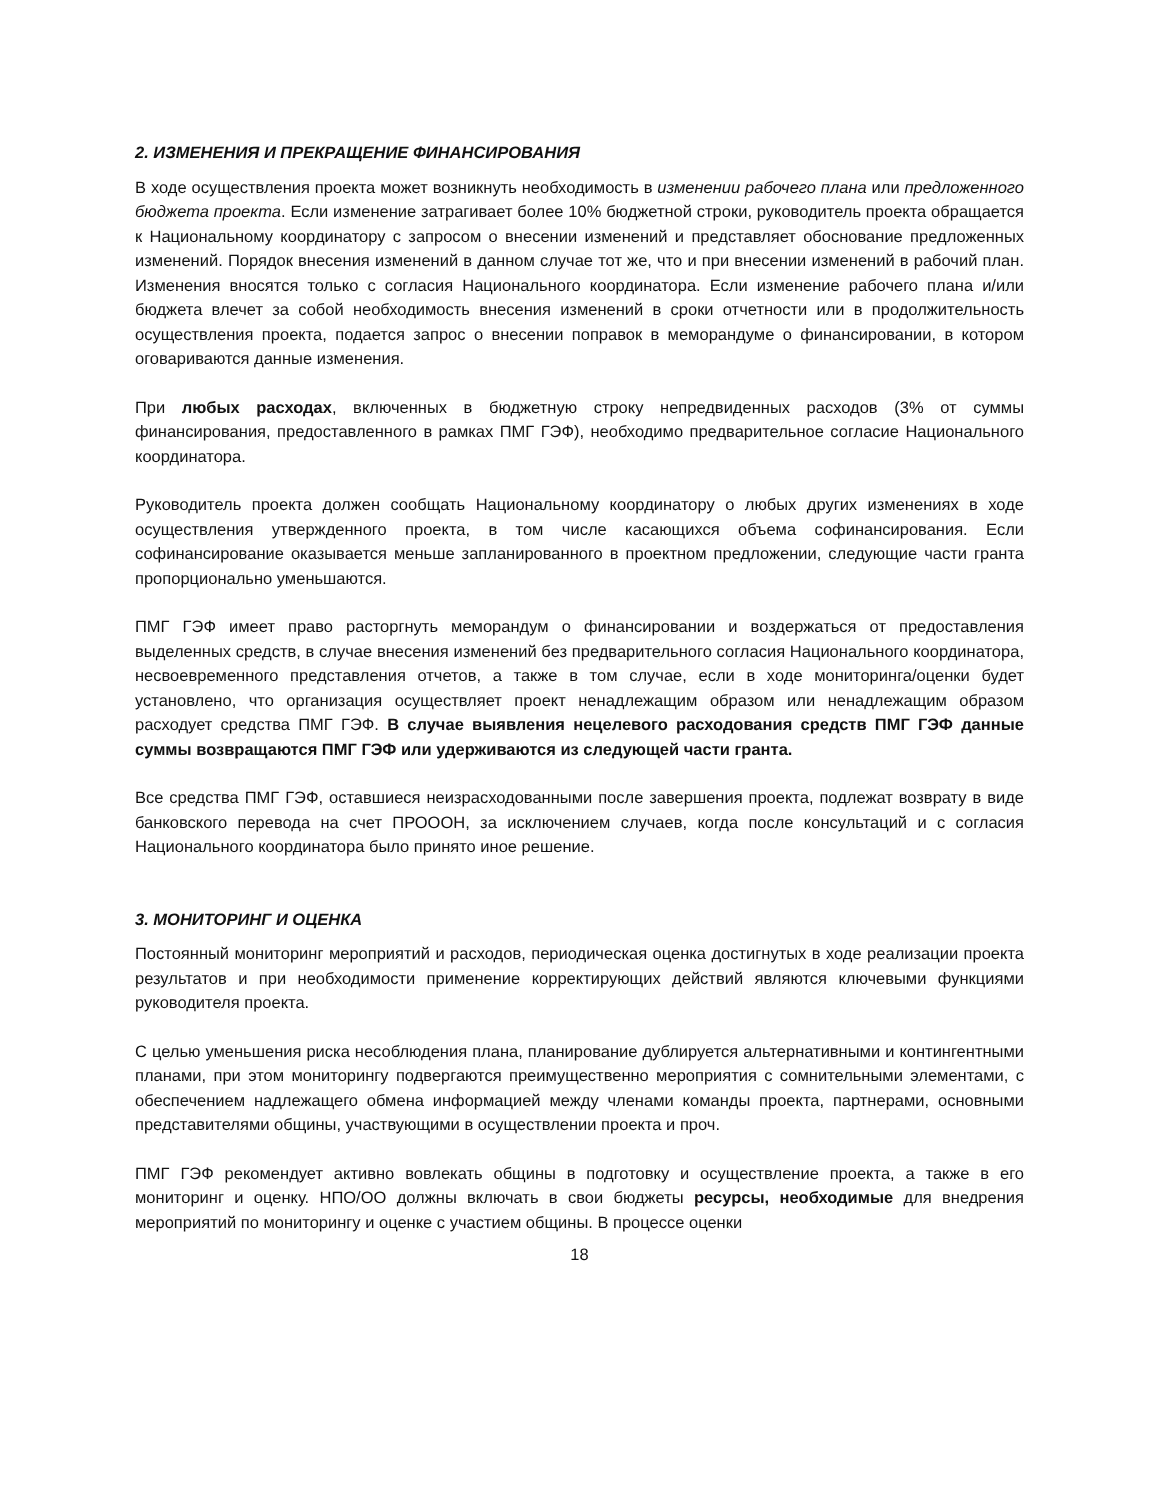2. ИЗМЕНЕНИЯ И ПРЕКРАЩЕНИЕ ФИНАНСИРОВАНИЯ
В ходе осуществления проекта может возникнуть необходимость в изменении рабочего плана или предложенного бюджета проекта. Если изменение затрагивает более 10% бюджетной строки, руководитель проекта обращается к Национальному координатору с запросом о внесении изменений и представляет обоснование предложенных изменений. Порядок внесения изменений в данном случае тот же, что и при внесении изменений в рабочий план. Изменения вносятся только с согласия Национального координатора. Если изменение рабочего плана и/или бюджета влечет за собой необходимость внесения изменений в сроки отчетности или в продолжительность осуществления проекта, подается запрос о внесении поправок в меморандуме о финансировании, в котором оговариваются данные изменения.
При любых расходах, включенных в бюджетную строку непредвиденных расходов (3% от суммы финансирования, предоставленного в рамках ПМГ ГЭФ), необходимо предварительное согласие Национального координатора.
Руководитель проекта должен сообщать Национальному координатору о любых других изменениях в ходе осуществления утвержденного проекта, в том числе касающихся объема софинансирования. Если софинансирование оказывается меньше запланированного в проектном предложении, следующие части гранта пропорционально уменьшаются.
ПМГ ГЭФ имеет право расторгнуть меморандум о финансировании и воздержаться от предоставления выделенных средств, в случае внесения изменений без предварительного согласия Национального координатора, несвоевременного представления отчетов, а также в том случае, если в ходе мониторинга/оценки будет установлено, что организация осуществляет проект ненадлежащим образом или ненадлежащим образом расходует средства ПМГ ГЭФ. В случае выявления нецелевого расходования средств ПМГ ГЭФ данные суммы возвращаются ПМГ ГЭФ или удерживаются из следующей части гранта.
Все средства ПМГ ГЭФ, оставшиеся неизрасходованными после завершения проекта, подлежат возврату в виде банковского перевода на счет ПРОООН, за исключением случаев, когда после консультаций и с согласия Национального координатора было принято иное решение.
3. МОНИТОРИНГ И ОЦЕНКА
Постоянный мониторинг мероприятий и расходов, периодическая оценка достигнутых в ходе реализации проекта результатов и при необходимости применение корректирующих действий являются ключевыми функциями руководителя проекта.
С целью уменьшения риска несоблюдения плана, планирование дублируется альтернативными и контингентными планами, при этом мониторингу подвергаются преимущественно мероприятия с сомнительными элементами, с обеспечением надлежащего обмена информацией между членами команды проекта, партнерами, основными представителями общины, участвующими в осуществлении проекта и проч.
ПМГ ГЭФ рекомендует активно вовлекать общины в подготовку и осуществление проекта, а также в его мониторинг и оценку. НПО/ОО должны включать в свои бюджеты ресурсы, необходимые для внедрения мероприятий по мониторингу и оценке с участием общины. В процессе оценки
18